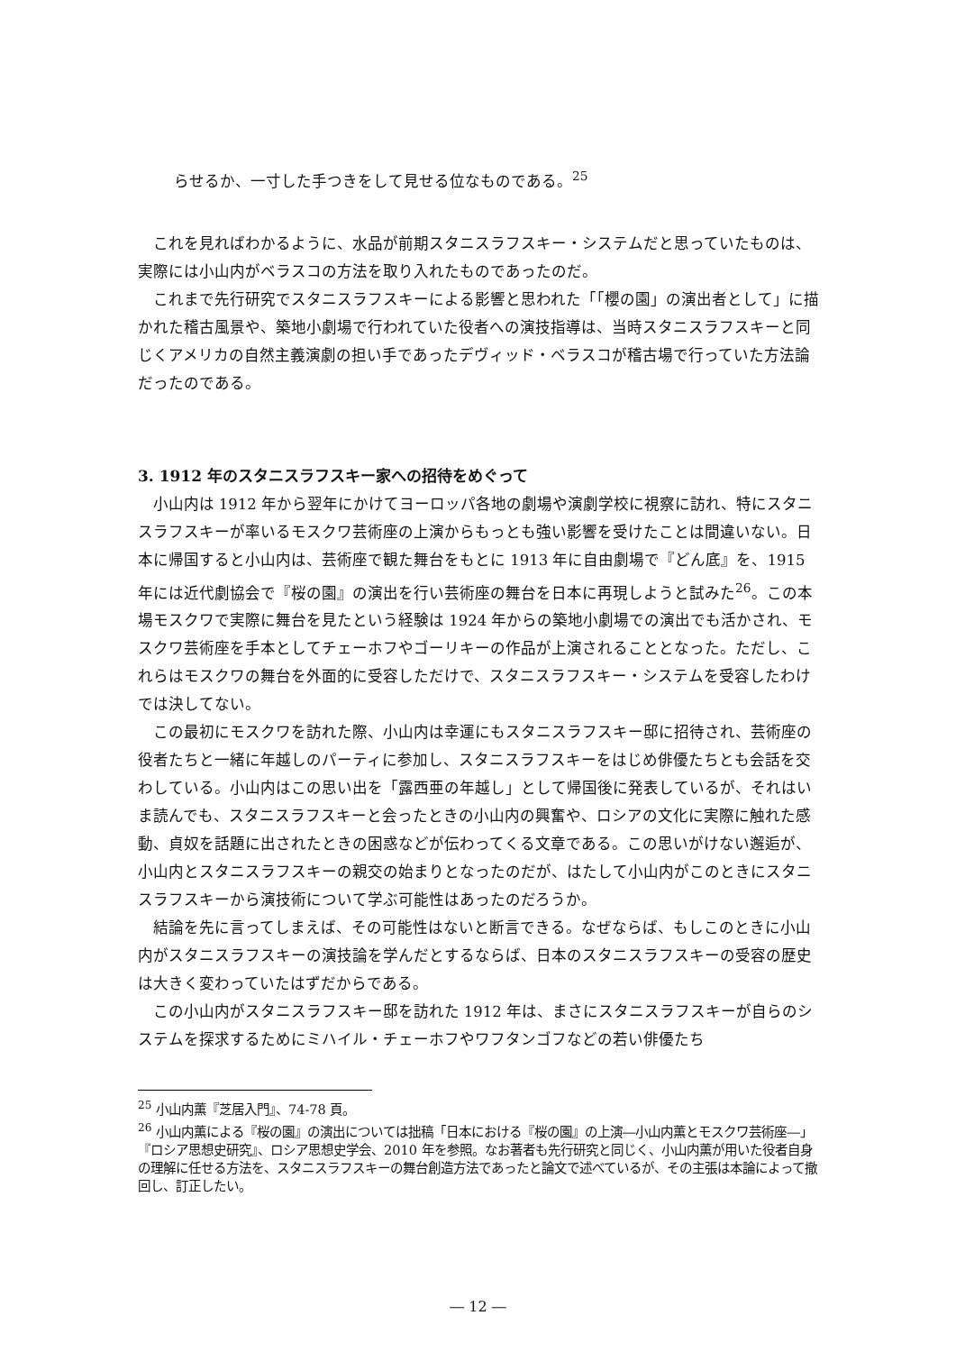らせるか、一寸した手つきをして見せる位なものである。<sup>25</sup>
これを見ればわかるように、水品が前期スタニスラフスキー・システムだと思っていたものは、実際には小山内がベラスコの方法を取り入れたものであったのだ。
これまで先行研究でスタニスラフスキーによる影響と思われた「「櫻の園」の演出者として」に描かれた稽古風景や、築地小劇場で行われていた役者への演技指導は、当時スタニスラフスキーと同じくアメリカの自然主義演劇の担い手であったデヴィッド・ベラスコが稽古場で行っていた方法論だったのである。
3. 1912 年のスタニスラフスキー家への招待をめぐって
小山内は 1912 年から翌年にかけてヨーロッパ各地の劇場や演劇学校に視察に訪れ、特にスタニスラフスキーが率いるモスクワ芸術座の上演からもっとも強い影響を受けたことは間違いない。日本に帰国すると小山内は、芸術座で観た舞台をもとに 1913 年に自由劇場で『どん底』を、1915 年には近代劇協会で『桜の園』の演出を行い芸術座の舞台を日本に再現しようと試みた<sup>26</sup>。この本場モスクワで実際に舞台を見たという経験は 1924 年からの築地小劇場での演出でも活かされ、モスクワ芸術座を手本としてチェーホフやゴーリキーの作品が上演されることとなった。ただし、これらはモスクワの舞台を外面的に受容しただけで、スタニスラフスキー・システムを受容したわけでは決してない。
この最初にモスクワを訪れた際、小山内は幸運にもスタニスラフスキー邸に招待され、芸術座の役者たちと一緒に年越しのパーティに参加し、スタニスラフスキーをはじめ俳優たちとも会話を交わしている。小山内はこの思い出を「露西亜の年越し」として帰国後に発表しているが、それはいま読んでも、スタニスラフスキーと会ったときの小山内の興奮や、ロシアの文化に実際に触れた感動、貞奴を話題に出されたときの困惑などが伝わってくる文章である。この思いがけない邂逅が、小山内とスタニスラフスキーの親交の始まりとなったのだが、はたして小山内がこのときにスタニスラフスキーから演技術について学ぶ可能性はあったのだろうか。
結論を先に言ってしまえば、その可能性はないと断言できる。なぜならば、もしこのときに小山内がスタニスラフスキーの演技論を学んだとするならば、日本のスタニスラフスキーの受容の歴史は大きく変わっていたはずだからである。
この小山内がスタニスラフスキー邸を訪れた 1912 年は、まさにスタニスラフスキーが自らのシステムを探求するためにミハイル・チェーホフやワフタンゴフなどの若い俳優たち
<sup>25</sup> 小山内薫『芝居入門』、74-78 頁。
<sup>26</sup> 小山内薫による『桜の園』の演出については拙稿「日本における『桜の園』の上演―小山内薫とモスクワ芸術座―」『ロシア思想史研究』、ロシア思想史学会、2010 年を参照。なお著者も先行研究と同じく、小山内薫が用いた役者自身の理解に任せる方法を、スタニスラフスキーの舞台創造方法であったと論文で述べているが、その主張は本論によって撤回し、訂正したい。
― 12 ―